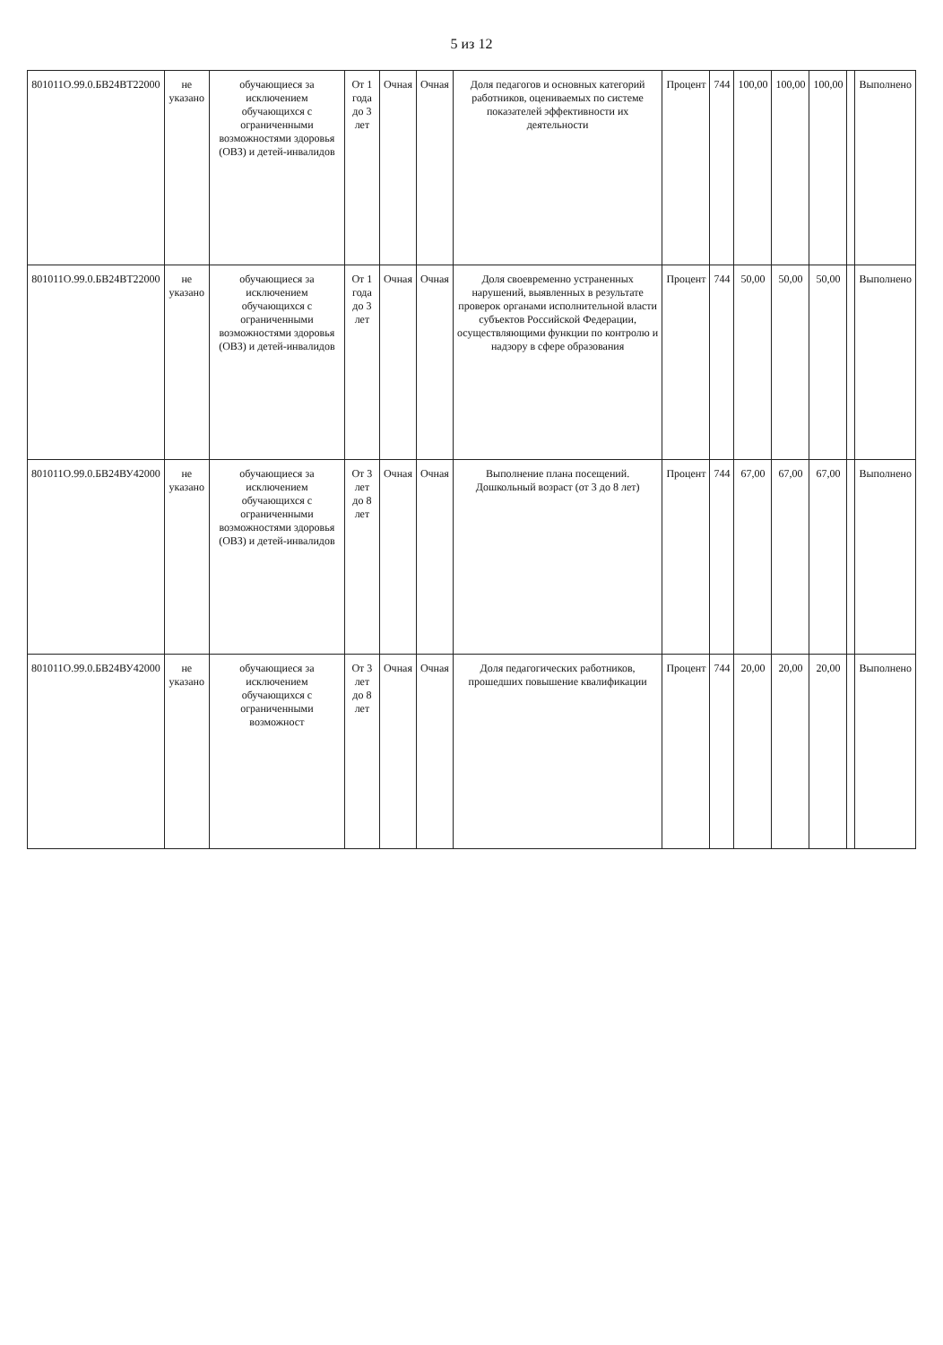5 из 12
| 801011О.99.0.БВ24ВТ22000 | не указано | обучающиеся за исключением обучающихся с ограниченными возможностями здоровья (ОВЗ) и детей-инвалидов | От 1 года до 3 лет | Очная | Очная | Доля педагогов и основных категорий работников, оцениваемых по системе показателей эффективности их деятельности | Процент | 744 | 100,00 | 100,00 | 100,00 | | Выполнено |
| 801011О.99.0.БВ24ВТ22000 | не указано | обучающиеся за исключением обучающихся с ограниченными возможностями здоровья (ОВЗ) и детей-инвалидов | От 1 года до 3 лет | Очная | Очная | Доля своевременно устраненных нарушений, выявленных в результате проверок органами исполнительной власти субъектов Российской Федерации, осуществляющими функции по контролю и надзору в сфере образования | Процент | 744 | 50,00 | 50,00 | 50,00 | | Выполнено |
| 801011О.99.0.БВ24ВУ42000 | не указано | обучающиеся за исключением обучающихся с ограниченными возможностями здоровья (ОВЗ) и детей-инвалидов | От 3 лет до 8 лет | Очная | Очная | Выполнение плана посещений. Дошкольный возраст (от 3 до 8 лет) | Процент | 744 | 67,00 | 67,00 | 67,00 | | Выполнено |
| 801011О.99.0.БВ24ВУ42000 | не указано | обучающиеся за исключением обучающихся с ограниченными возможност | От 3 лет до 8 лет | Очная | Очная | Доля педагогических работников, прошедших повышение квалификации | Процент | 744 | 20,00 | 20,00 | 20,00 | | Выполнено |